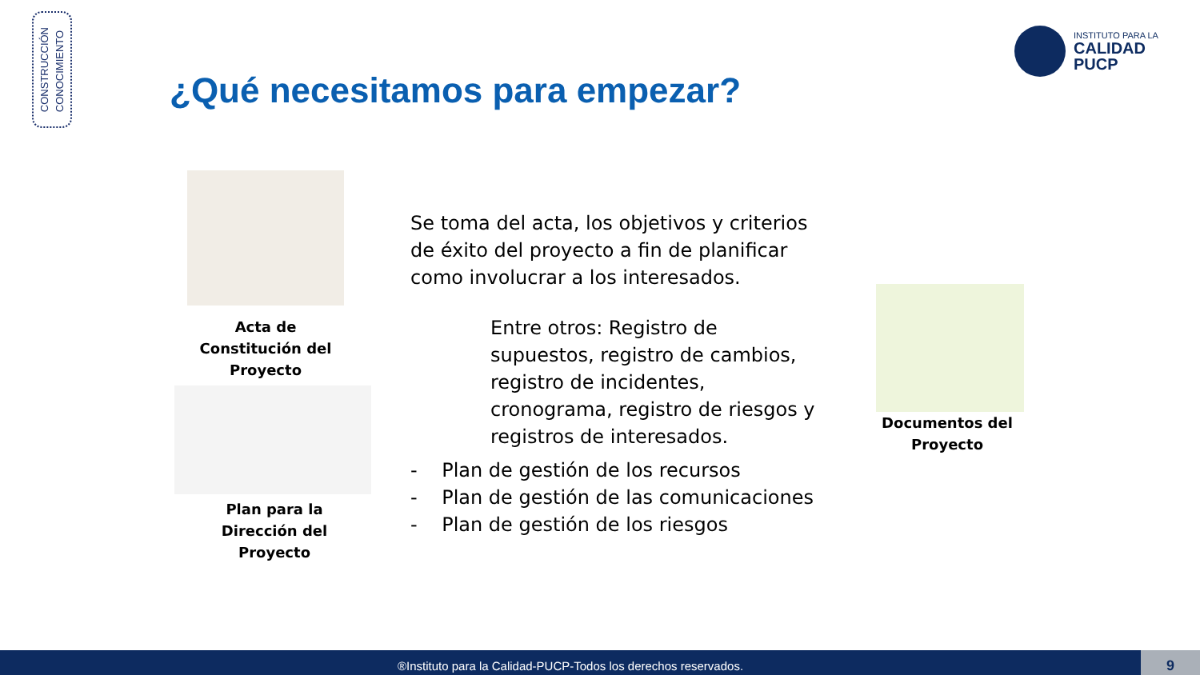CONSTRUCCIÓN
CONOCIMIENTO
INSTITUTO PARA LA
CALIDAD
PUCP
¿Qué necesitamos para empezar?
Acta de Constitución del Proyecto
Plan para la Dirección del Proyecto
Documentos del Proyecto
Se toma del acta, los objetivos y criterios de éxito del proyecto a fin de planificar como involucrar a los interesados.
Entre otros: Registro de supuestos, registro de cambios, registro de incidentes, cronograma, registro de riesgos y registros de interesados.
- Plan de gestión de los recursos
- Plan de gestión de las comunicaciones
- Plan de gestión de los riesgos
®Instituto para la Calidad-PUCP-Todos los derechos reservados. 9